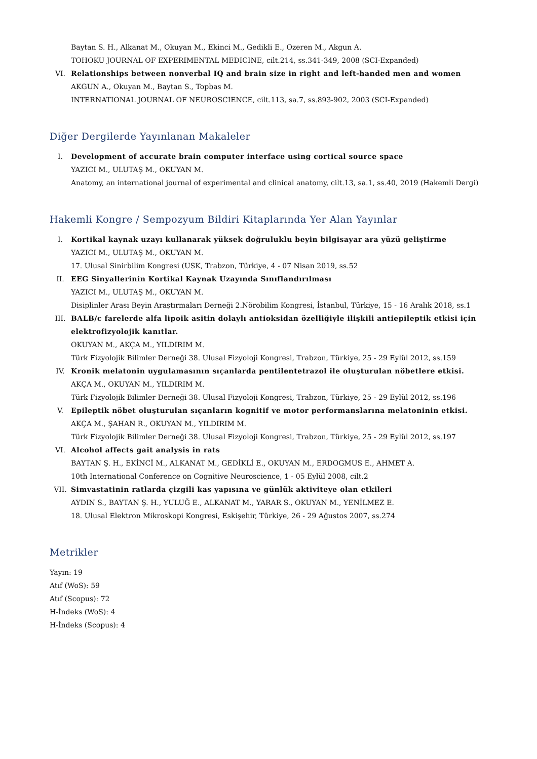Baytan S. H., Alkanat M., Okuyan M., Ekinci M., Gedikli E., Ozeren M., Akgun A.
TOHOKU JOURNAL OF EXPERIMENTAL MEDICINE, cilt.214, ss.341-349, 2008 (SCI-Expanded)
VI. Relationships between nonverbal IQ and brain size in right and left-handed men and women
AKGUN A., Okuyan M., Baytan S., Topbas M.
INTERNATIONAL JOURNAL OF NEUROSCIENCE, cilt.113, sa.7, ss.893-902, 2003 (SCI-Expanded)
Diğer Dergilerde Yayınlanan Makaleler
I. Development of accurate brain computer interface using cortical source space
YAZICI M., ULUTAŞ M., OKUYAN M.
Anatomy, an international journal of experimental and clinical anatomy, cilt.13, sa.1, ss.40, 2019 (Hakemli Dergi)
Hakemli Kongre / Sempozyum Bildiri Kitaplarında Yer Alan Yayınlar
I. Kortikal kaynak uzayı kullanarak yüksek doğruluklu beyin bilgisayar ara yüzü geliştirme
YAZICI M., ULUTAŞ M., OKUYAN M.
17. Ulusal Sinirbilim Kongresi (USK, Trabzon, Türkiye, 4 - 07 Nisan 2019, ss.52
II. EEG Sinyallerinin Kortikal Kaynak Uzayında Sınıflandırılması
YAZICI M., ULUTAŞ M., OKUYAN M.
Disiplinler Arası Beyin Araştırmaları Derneği 2.Nörobilim Kongresi, İstanbul, Türkiye, 15 - 16 Aralık 2018, ss.1
III. BALB/c farelerde alfa lipoik asitin dolaylı antioksidan özelliğiyle ilişkili antiepileptik etkisi için elektrofizyolojik kanıtlar.
OKUYAN M., AKÇA M., YILDIRIM M.
Türk Fizyolojik Bilimler Derneği 38. Ulusal Fizyoloji Kongresi, Trabzon, Türkiye, 25 - 29 Eylül 2012, ss.159
IV. Kronik melatonin uygulamasının sıçanlarda pentilentetrazol ile oluşturulan nöbetlere etkisi.
AKÇA M., OKUYAN M., YILDIRIM M.
Türk Fizyolojik Bilimler Derneği 38. Ulusal Fizyoloji Kongresi, Trabzon, Türkiye, 25 - 29 Eylül 2012, ss.196
V. Epileptik nöbet oluşturulan sıçanların kognitif ve motor performanslarına melatoninin etkisi.
AKÇA M., ŞAHAN R., OKUYAN M., YILDIRIM M.
Türk Fizyolojik Bilimler Derneği 38. Ulusal Fizyoloji Kongresi, Trabzon, Türkiye, 25 - 29 Eylül 2012, ss.197
VI. Alcohol affects gait analysis in rats
BAYTAN Ş. H., EKİNCİ M., ALKANAT M., GEDİKLİ E., OKUYAN M., ERDOGMUS E., AHMET A.
10th International Conference on Cognitive Neuroscience, 1 - 05 Eylül 2008, cilt.2
VII. Simvastatinin ratlarda çizgili kas yapısına ve günlük aktiviteye olan etkileri
AYDIN S., BAYTAN Ş. H., YULUĞ E., ALKANAT M., YARAR S., OKUYAN M., YENİLMEZ E.
18. Ulusal Elektron Mikroskopi Kongresi, Eskişehir, Türkiye, 26 - 29 Ağustos 2007, ss.274
Metrikler
Yayın: 19
Atıf (WoS): 59
Atıf (Scopus): 72
H-İndeks (WoS): 4
H-İndeks (Scopus): 4